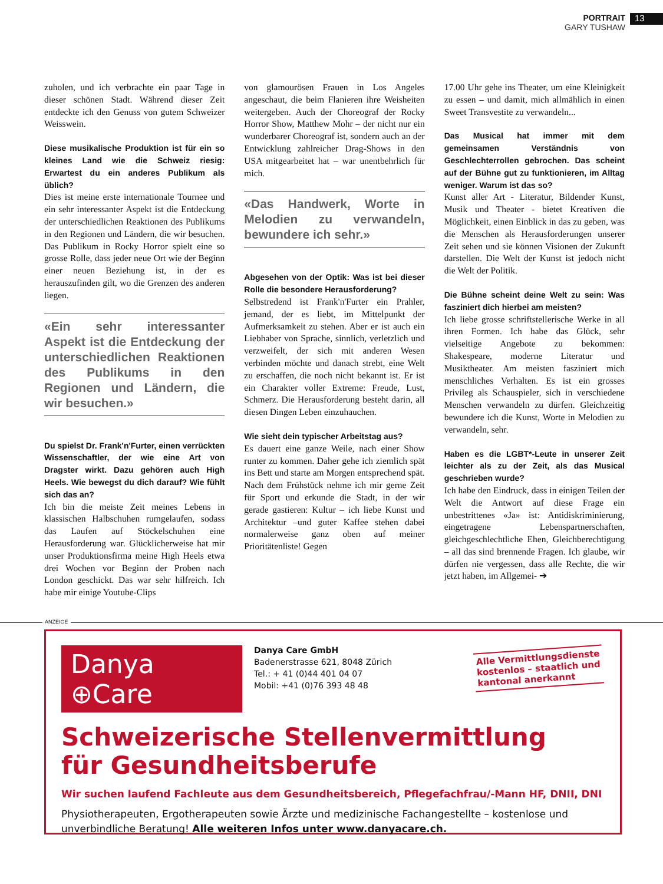PORTRAIT
GARY TUSHAW
13
zuholen, und ich verbrachte ein paar Tage in dieser schönen Stadt. Während dieser Zeit entdeckte ich den Genuss von gutem Schweizer Weisswein.
Diese musikalische Produktion ist für ein so kleines Land wie die Schweiz riesig: Erwartest du ein anderes Publikum als üblich?
Dies ist meine erste internationale Tournee und ein sehr interessanter Aspekt ist die Entdeckung der unterschiedlichen Reaktionen des Publikums in den Regionen und Ländern, die wir besuchen. Das Publikum in Rocky Horror spielt eine so grosse Rolle, dass jeder neue Ort wie der Beginn einer neuen Beziehung ist, in der es herauszufinden gilt, wo die Grenzen des anderen liegen.
«Ein sehr interessanter Aspekt ist die Entdeckung der unterschiedlichen Reaktionen des Publikums in den Regionen und Ländern, die wir besuchen.»
Du spielst Dr. Frank'n'Furter, einen verrückten Wissenschaftler, der wie eine Art von Dragster wirkt. Dazu gehören auch High Heels. Wie bewegst du dich darauf? Wie fühlt sich das an?
Ich bin die meiste Zeit meines Lebens in klassischen Halbschuhen rumgelaufen, sodass das Laufen auf Stöckelschuhen eine Herausforderung war. Glücklicherweise hat mir unser Produktionsfirma meine High Heels etwa drei Wochen vor Beginn der Proben nach London geschickt. Das war sehr hilfreich. Ich habe mir einige Youtube-Clips
von glamourösen Frauen in Los Angeles angeschaut, die beim Flanieren ihre Weisheiten weitergeben. Auch der Choreograf der Rocky Horror Show, Matthew Mohr – der nicht nur ein wunderbarer Choreograf ist, sondern auch an der Entwicklung zahlreicher Drag-Shows in den USA mitgearbeitet hat – war unentbehrlich für mich.
«Das Handwerk, Worte in Melodien zu verwandeln, bewundere ich sehr.»
Abgesehen von der Optik: Was ist bei dieser Rolle die besondere Herausforderung?
Selbstredend ist Frank'n'Furter ein Prahler, jemand, der es liebt, im Mittelpunkt der Aufmerksamkeit zu stehen. Aber er ist auch ein Liebhaber von Sprache, sinnlich, verletzlich und verzweifelt, der sich mit anderen Wesen verbinden möchte und danach strebt, eine Welt zu erschaffen, die noch nicht bekannt ist. Er ist ein Charakter voller Extreme: Freude, Lust, Schmerz. Die Herausforderung besteht darin, all diesen Dingen Leben einzuhauchen.
Wie sieht dein typischer Arbeitstag aus?
Es dauert eine ganze Weile, nach einer Show runter zu kommen. Daher gehe ich ziemlich spät ins Bett und starte am Morgen entsprechend spät. Nach dem Frühstück nehme ich mir gerne Zeit für Sport und erkunde die Stadt, in der wir gerade gastieren: Kultur – ich liebe Kunst und Architektur –und guter Kaffee stehen dabei normalerweise ganz oben auf meiner Prioritätenliste! Gegen
17.00 Uhr gehe ins Theater, um eine Kleinigkeit zu essen – und damit, mich allmählich in einen Sweet Transvestite zu verwandeln...
Das Musical hat immer mit dem gemeinsamen Verständnis von Geschlechterrollen gebrochen. Das scheint auf der Bühne gut zu funktionieren, im Alltag weniger. Warum ist das so?
Kunst aller Art - Literatur, Bildender Kunst, Musik und Theater - bietet Kreativen die Möglichkeit, einen Einblick in das zu geben, was die Menschen als Herausforderungen unserer Zeit sehen und sie können Visionen der Zukunft darstellen. Die Welt der Kunst ist jedoch nicht die Welt der Politik.
Die Bühne scheint deine Welt zu sein: Was fasziniert dich hierbei am meisten?
Ich liebe grosse schriftstellerische Werke in all ihren Formen. Ich habe das Glück, sehr vielseitige Angebote zu bekommen: Shakespeare, moderne Literatur und Musiktheater. Am meisten fasziniert mich menschliches Verhalten. Es ist ein grosses Privileg als Schauspieler, sich in verschiedene Menschen verwandeln zu dürfen. Gleichzeitig bewundere ich die Kunst, Worte in Melodien zu verwandeln, sehr.
Haben es die LGBT*-Leute in unserer Zeit leichter als zu der Zeit, als das Musical geschrieben wurde?
Ich habe den Eindruck, dass in einigen Teilen der Welt die Antwort auf diese Frage ein unbestrittenes «Ja» ist: Antidiskriminierung, eingetragene Lebenspartnerschaften, gleichgeschlechtliche Ehen, Gleichberechtigung – all das sind brennende Fragen. Ich glaube, wir dürfen nie vergessen, dass alle Rechte, die wir jetzt haben, im Allgemei- ➔
ANZEIGE
Danya ⊕Care
Danya Care GmbH
Badenerstrasse 621, 8048 Zürich
Tel.: + 41 (0)44 401 04 07
Mobil: +41 (0)76 393 48 48
Alle Vermittlungsdienste
kostenlos – staatlich und
kantonal anerkannt
Schweizerische Stellenvermittlung
für Gesundheitsberufe
Wir suchen laufend Fachleute aus dem Gesundheitsbereich, Pflegefachfrau/-Mann HF, DNII, DNI
Physiotherapeuten, Ergotherapeuten sowie Ärzte und medizinische Fachangestellte – kostenlose und unverbindliche Beratung! Alle weiteren Infos unter www.danyacare.ch.